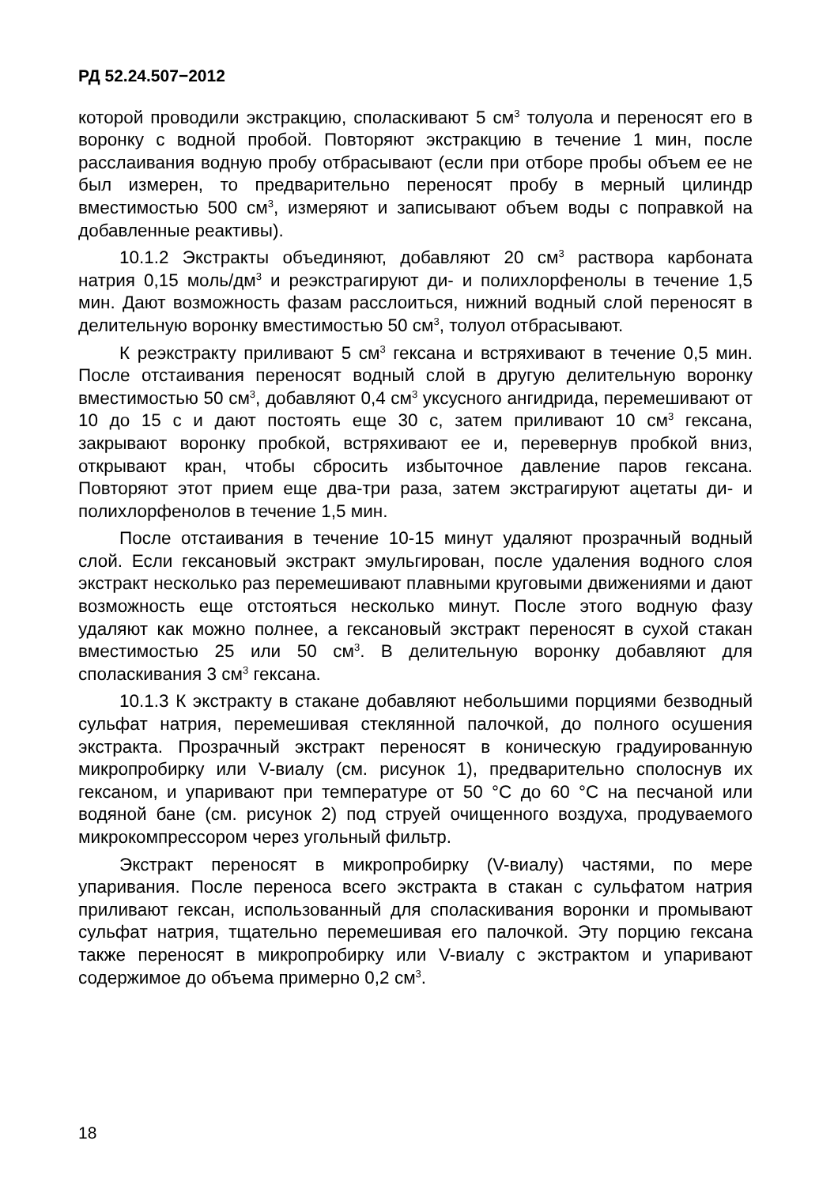РД 52.24.507−2012
которой проводили экстракцию, споласкивают 5 см<sup>3</sup> толуола и переносят его в воронку с водной пробой. Повторяют экстракцию в течение 1 мин, после расслаивания водную пробу отбрасывают (если при отборе пробы объем ее не был измерен, то предварительно переносят пробу в мерный цилиндр вместимостью 500 см<sup>3</sup>, измеряют и записывают объем воды с поправкой на добавленные реактивы).
10.1.2 Экстракты объединяют, добавляют 20 см<sup>3</sup> раствора карбоната натрия 0,15 моль/дм<sup>3</sup> и реэкстрагируют ди- и полихлорфенолы в течение 1,5 мин. Дают возможность фазам расслоиться, нижний водный слой переносят в делительную воронку вместимостью 50 см<sup>3</sup>, толуол отбрасывают.
К реэкстракту приливают 5 см<sup>3</sup> гексана и встряхивают в течение 0,5 мин. После отстаивания переносят водный слой в другую делительную воронку вместимостью 50 см<sup>3</sup>, добавляют 0,4 см<sup>3</sup> уксусного ангидрида, перемешивают от 10 до 15 с и дают постоять еще 30 с, затем приливают 10 см<sup>3</sup> гексана, закрывают воронку пробкой, встряхивают ее и, перевернув пробкой вниз, открывают кран, чтобы сбросить избыточное давление паров гексана. Повторяют этот прием еще два-три раза, затем экстрагируют ацетаты ди- и полихлорфенолов в течение 1,5 мин.
После отстаивания в течение 10-15 минут удаляют прозрачный водный слой. Если гексановый экстракт эмульгирован, после удаления водного слоя экстракт несколько раз перемешивают плавными круговыми движениями и дают возможность еще отстояться несколько минут. После этого водную фазу удаляют как можно полнее, а гексановый экстракт переносят в сухой стакан вместимостью 25 или 50 см<sup>3</sup>. В делительную воронку добавляют для споласкивания 3 см<sup>3</sup> гексана.
10.1.3 К экстракту в стакане добавляют небольшими порциями безводный сульфат натрия, перемешивая стеклянной палочкой, до полного осушения экстракта. Прозрачный экстракт переносят в коническую градуированную микропробирку или V-виалу (см. рисунок 1), предварительно сполоснув их гексаном, и упаривают при температуре от 50 °С до 60 °С на песчаной или водяной бане (см. рисунок 2) под струей очищенного воздуха, продуваемого микрокомпрессором через угольный фильтр.
Экстракт переносят в микропробирку (V-виалу) частями, по мере упаривания. После переноса всего экстракта в стакан с сульфатом натрия приливают гексан, использованный для споласкивания воронки и промывают сульфат натрия, тщательно перемешивая его палочкой. Эту порцию гексана также переносят в микропробирку или V-виалу с экстрактом и упаривают содержимое до объема примерно 0,2 см<sup>3</sup>.
18